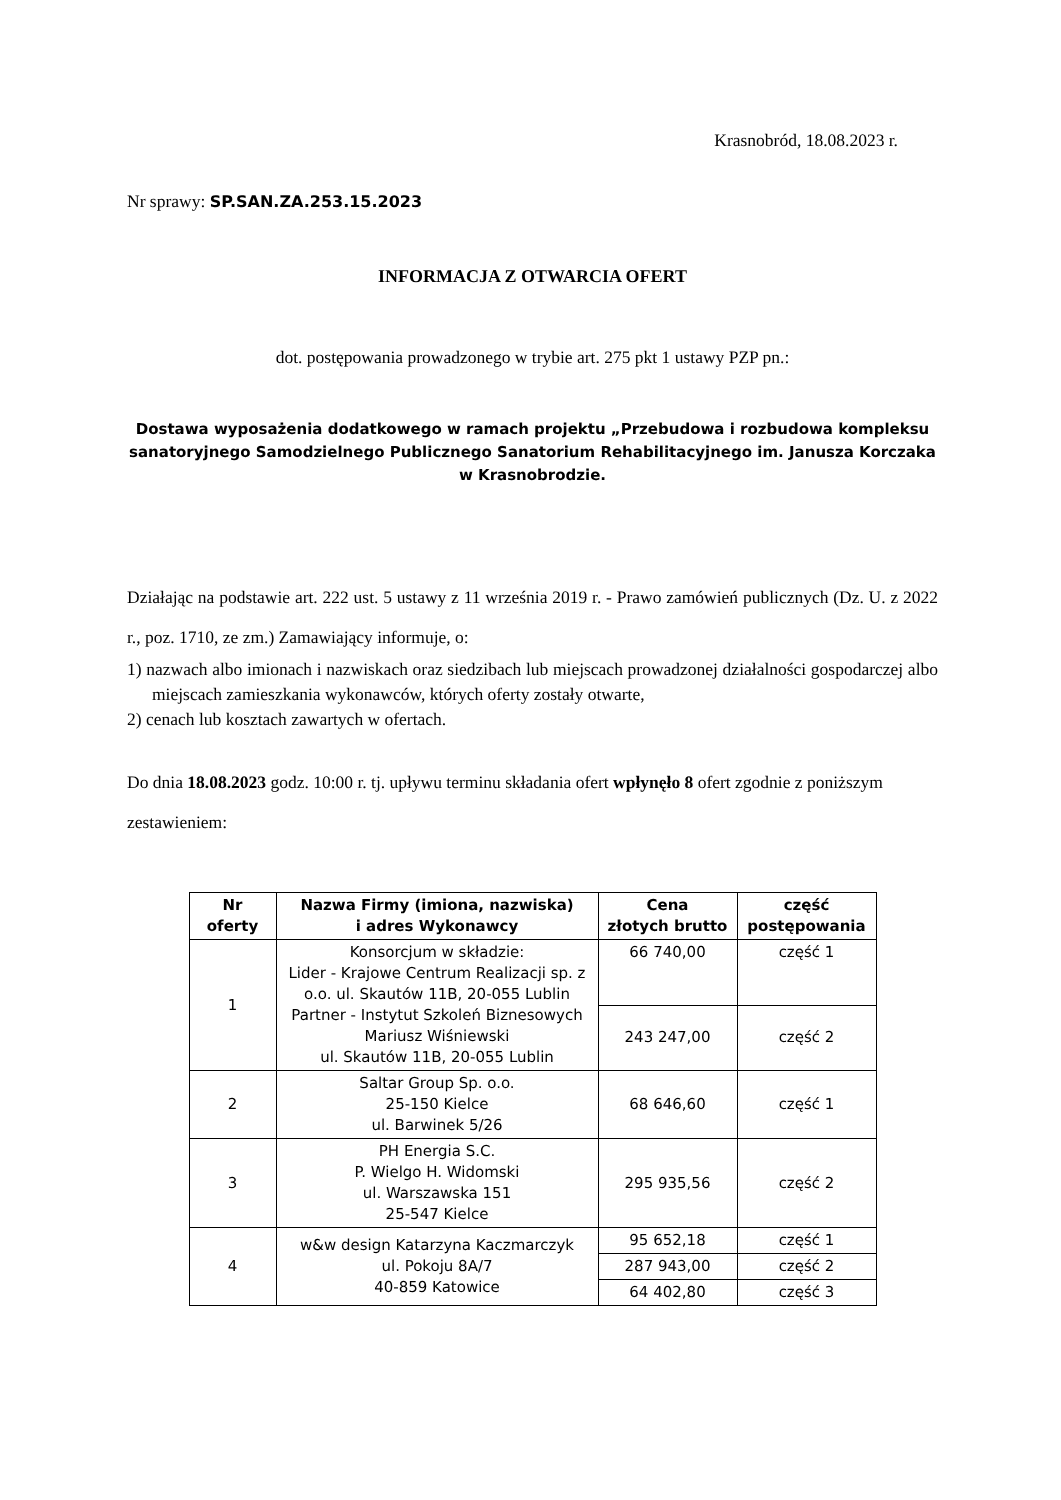Krasnobród, 18.08.2023 r.
Nr sprawy: SP.SAN.ZA.253.15.2023
INFORMACJA Z OTWARCIA OFERT
dot. postępowania prowadzonego w trybie art. 275 pkt 1 ustawy PZP pn.:
Dostawa wyposażenia dodatkowego w ramach projektu „Przebudowa i rozbudowa kompleksu sanatoryjnego Samodzielnego Publicznego Sanatorium Rehabilitacyjnego im. Janusza Korczaka w Krasnobrodzie.
Działając na podstawie art. 222 ust. 5 ustawy z 11 września 2019 r. - Prawo zamówień publicznych (Dz. U. z 2022 r., poz. 1710, ze zm.) Zamawiający informuje, o:
1) nazwach albo imionach i nazwiskach oraz siedzibach lub miejscach prowadzonej działalności gospodarczej albo miejscach zamieszkania wykonawców, których oferty zostały otwarte,
2) cenach lub kosztach zawartych w ofertach.
Do dnia 18.08.2023 godz. 10:00 r. tj. upływu terminu składania ofert wpłynęło 8 ofert zgodnie z poniższym zestawieniem:
| Nr oferty | Nazwa Firmy (imiona, nazwiska) i adres Wykonawcy | Cena złotych brutto | część postępowania |
| --- | --- | --- | --- |
| 1 | Konsorcjum w składzie: Lider - Krajowe Centrum Realizacji sp. z o.o. ul. Skautów 11B, 20-055 Lublin Partner - Instytut Szkoleń Biznesowych Mariusz Wiśniewski ul. Skautów 11B, 20-055 Lublin | 66 740,00 | część 1 |
| | | 243 247,00 | część 2 |
| 2 | Saltar Group Sp. o.o. 25-150 Kielce ul. Barwinek 5/26 | 68 646,60 | część 1 |
| 3 | PH Energia S.C. P. Wielgo H. Widomski ul. Warszawska 151 25-547 Kielce | 295 935,56 | część 2 |
| 4 | w&w design Katarzyna Kaczmarczyk ul. Pokoju 8A/7 40-859 Katowice | 95 652,18 | część 1 |
| | | 287 943,00 | część 2 |
| | | 64 402,80 | część 3 |